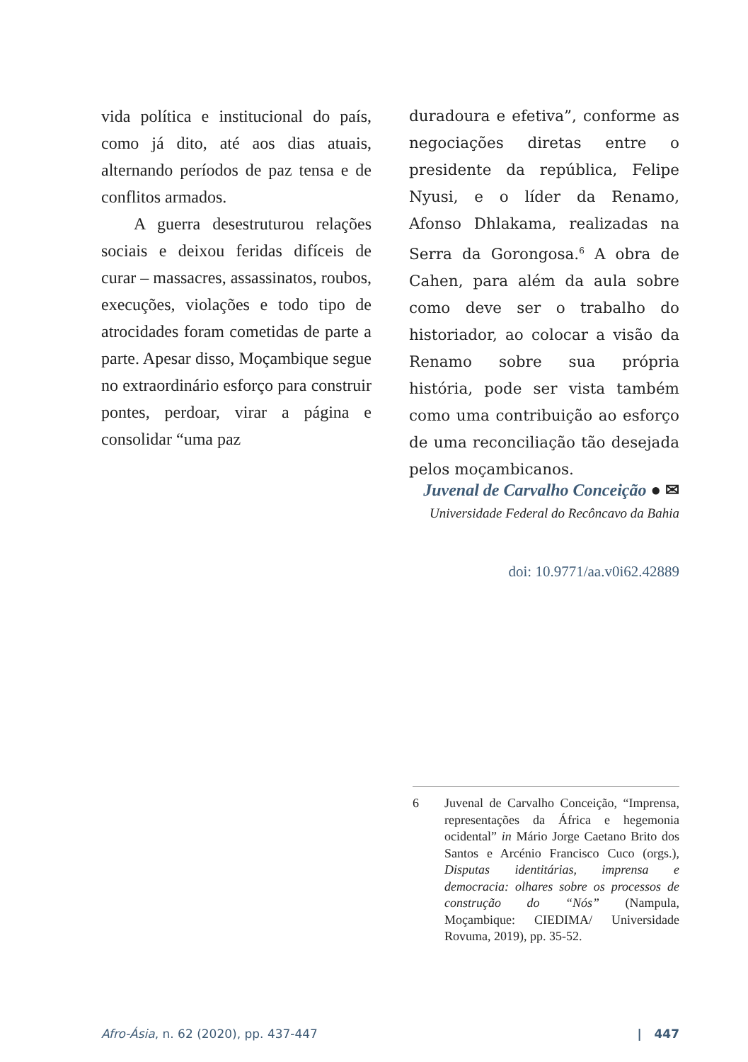vida política e institucional do país, como já dito, até aos dias atuais, alternando períodos de paz tensa e de conflitos armados.
A guerra desestruturou relações sociais e deixou feridas difíceis de curar – massacres, assassinatos, roubos, execuções, violações e todo tipo de atrocidades foram cometidas de parte a parte. Apesar disso, Moçambique segue no extraordinário esforço para construir pontes, perdoar, virar a página e consolidar “uma paz
duradoura e efetiva”, conforme as negociações diretas entre o presidente da república, Felipe Nyusi, e o líder da Renamo, Afonso Dhlakama, realizadas na Serra da Gorongosa.<sup>6</sup> A obra de Cahen, para além da aula sobre como deve ser o trabalho do historiador, ao colocar a visão da Renamo sobre sua própria história, pode ser vista também como uma contribuição ao esforço de uma reconciliação tão desejada pelos moçambicanos.
Juvenal de Carvalho Conceição ● ✉
Universidade Federal do Recôncavo da Bahia
doi: 10.9771/aa.v0i62.42889
6 Juvenal de Carvalho Conceição, “Imprensa, representações da África e hegemonia ocidental” in Mário Jorge Caetano Brito dos Santos e Arcénio Francisco Cuco (orgs.), Disputas identitárias, imprensa e democracia: olhares sobre os processos de construção do “Nós” (Nampula, Moçambique: CIEDIMA/ Universidade Rovuma, 2019), pp. 35-52.
Afro-Ásia, n. 62 (2020), pp. 437-447 | 447